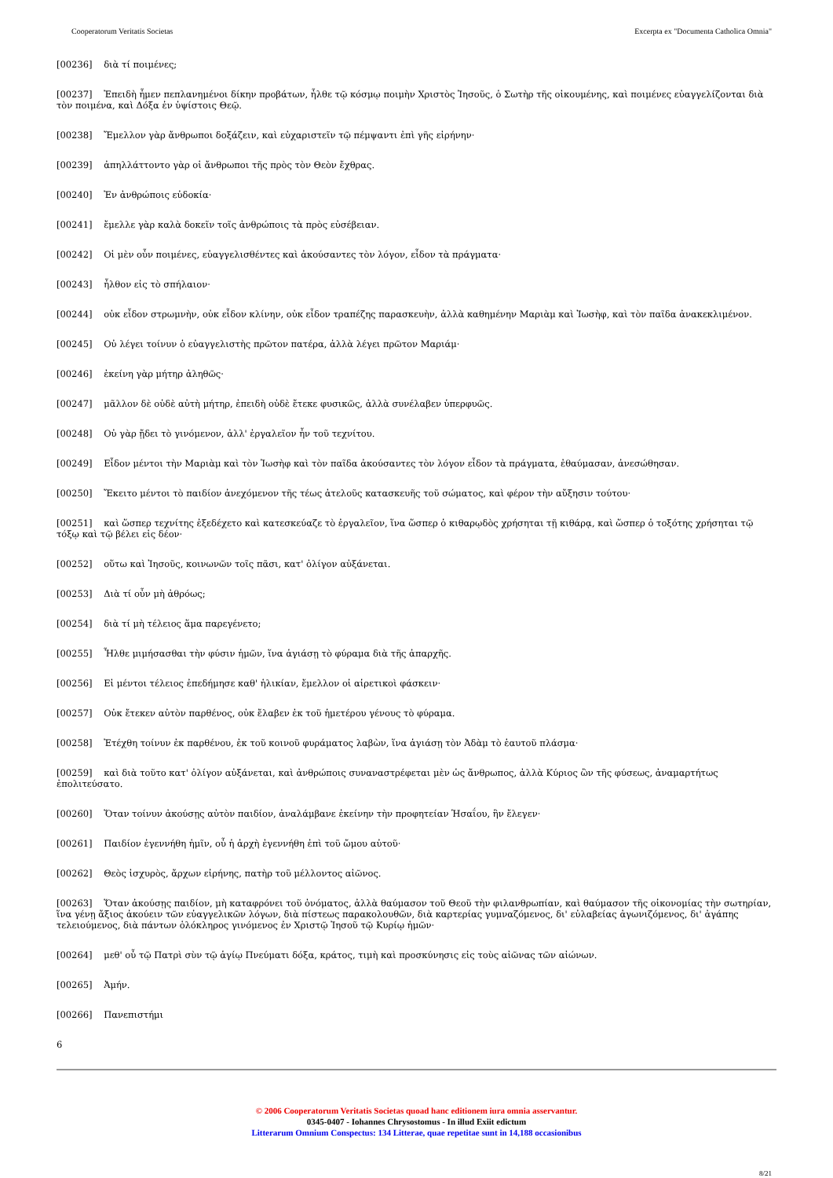Cooperatorum Veritatis Societas Excerpta ex "Documenta Catholica Omnia"
[00236] διὰ τί ποιμένες;
[00237] Ἐπειδὴ ἦμεν πεπλανημένοι δίκην προβάτων, ἦλθε τῷ κόσμῳ ποιμὴν Χριστὸς Ἰησοῦς, ὁ Σωτὴρ τῆς οἰκουμένης, καὶ ποιμένες εὐαγγελίζονται διὰ τὸν ποιμένα, καὶ Δόξα ἐν ὑψίστοις Θεῷ.
[00238] Ἔμελλον γὰρ ἄνθρωποι δοξάζειν, καὶ εὐχαριστεῖν τῷ πέμψαντι ἐπὶ γῆς εἰρήνην·
[00239] ἀπηλλάττοντο γὰρ οἱ ἄνθρωποι τῆς πρὸς τὸν Θεὸν ἔχθρας.
[00240] Ἐν ἀνθρώποις εὐδοκία·
[00241] ἔμελλε γὰρ καλὰ δοκεῖν τοῖς ἀνθρώποις τὰ πρὸς εὐσέβειαν.
[00242] Οἱ μὲν οὖν ποιμένες, εὐαγγελισθέντες καὶ ἀκούσαντες τὸν λόγον, εἶδον τὰ πράγματα·
[00243] ἦλθον εἰς τὸ σπήλαιον·
[00244] οὐκ εἶδον στρωμνὴν, οὐκ εἶδον κλίνην, οὐκ εἶδον τραπέζης παρασκευὴν, ἀλλὰ καθημένην Μαριὰμ καὶ Ἰωσὴφ, καὶ τὸν παῖδα ἀνακεκλιμένον.
[00245] Οὐ λέγει τοίνυν ὁ εὐαγγελιστὴς πρῶτον πατέρα, ἀλλὰ λέγει πρῶτον Μαριάμ·
[00246] ἐκείνη γὰρ μήτηρ ἀληθῶς·
[00247] μᾶλλον δὲ οὐδὲ αὐτὴ μήτηρ, ἐπειδὴ οὐδὲ ἔτεκε φυσικῶς, ἀλλὰ συνέλαβεν ὑπερφυῶς.
[00248] Οὐ γὰρ ᾔδει τὸ γινόμενον, ἀλλ' ἐργαλεῖον ἦν τοῦ τεχνίτου.
[00249] Εἶδον μέντοι τὴν Μαριὰμ καὶ τὸν Ἰωσὴφ καὶ τὸν παῖδα ἀκούσαντες τὸν λόγον εἶδον τὰ πράγματα, ἐθαύμασαν, ἀνεσώθησαν.
[00250] Ἔκειτο μέντοι τὸ παιδίον ἀνεχόμενον τῆς τέως ἀτελοῦς κατασκευῆς τοῦ σώματος, καὶ φέρον τὴν αὔξησιν τούτου·
[00251] καὶ ὥσπερ τεχνίτης ἐξεδέχετο καὶ κατεσκεύαζε τὸ ἐργαλεῖον, ἵνα ὥσπερ ὁ κιθαρῳδὸς χρήσηται τῇ κιθάρᾳ, καὶ ὥσπερ ὁ τοξότης χρήσηται τῷ τόξῳ καὶ τῷ βέλει εἰς δέον·
[00252] οὕτω καὶ Ἰησοῦς, κοινωνῶν τοῖς πᾶσι, κατ' ὀλίγον αὐξάνεται.
[00253] Διὰ τί οὖν μὴ ἀθρόως;
[00254] διὰ τί μὴ τέλειος ἅμα παρεγένετο;
[00255] Ἦλθε μιμήσασθαι τὴν φύσιν ἡμῶν, ἵνα ἁγιάσῃ τὸ φύραμα διὰ τῆς ἀπαρχῆς.
[00256] Εἰ μέντοι τέλειος ἐπεδήμησε καθ' ἡλικίαν, ἔμελλον οἱ αἱρετικοὶ φάσκειν·
[00257] Οὐκ ἔτεκεν αὐτὸν παρθένος, οὐκ ἔλαβεν ἐκ τοῦ ἡμετέρου γένους τὸ φύραμα.
[00258] Ἐτέχθη τοίνυν ἐκ παρθένου, ἐκ τοῦ κοινοῦ φυράματος λαβὼν, ἵνα ἁγιάσῃ τὸν Ἀδὰμ τὸ ἑαυτοῦ πλάσμα·
[00259] καὶ διὰ τοῦτο κατ' ὀλίγον αὐξάνεται, καὶ ἀνθρώποις συναναστρέφεται μὲν ὡς ἄνθρωπος, ἀλλὰ Κύριος ὢν τῆς φύσεως, ἀναμαρτήτως ἐπολιτεύσατο.
[00260] Ὅταν τοίνυν ἀκούσῃς αὐτὸν παιδίον, ἀναλάμβανε ἐκείνην τὴν προφητείαν Ἡσαΐου, ἣν ἔλεγεν·
[00261] Παιδίον ἐγεννήθη ἡμῖν, οὗ ἡ ἀρχὴ ἐγεννήθη ἐπὶ τοῦ ὤμου αὐτοῦ·
[00262] Θεὸς ἰσχυρὸς, ἄρχων εἰρήνης, πατὴρ τοῦ μέλλοντος αἰῶνος.
[00263] Ὅταν ἀκούσῃς παιδίον, μὴ καταφρόνει τοῦ ὀνόματος, ἀλλὰ θαύμασον τοῦ Θεοῦ τὴν φιλανθρωπίαν, καὶ θαύμασον τῆς οἰκονομίας τὴν σωτηρίαν, ἵνα γένῃ ἄξιος ἀκούειν τῶν εὐαγγελικῶν λόγων, διὰ πίστεως παρακολουθῶν, διὰ καρτερίας γυμναζόμενος, δι' εὐλαβείας ἀγωνιζόμενος, δι' ἀγάπης τελειούμενος, διὰ πάντων ὁλόκληρος γινόμενος ἐν Χριστῷ Ἰησοῦ τῷ Κυρίῳ ἡμῶν·
[00264] μεθ' οὗ τῷ Πατρὶ σὺν τῷ ἁγίῳ Πνεύματι δόξα, κράτος, τιμὴ καὶ προσκύνησις εἰς τοὺς αἰῶνας τῶν αἰώνων.
[00265] Ἀμήν.
[00266] Πανεπιστήμι
6
© 2006 Cooperatorum Veritatis Societas quoad hanc editionem iura omnia asservantur.
0345-0407 - Iohannes Chrysostomus - In illud Exiit edictum
Litterarum Omnium Conspectus: 134 Litterae, quae repetitae sunt in 14,188 occasionibus
8/21